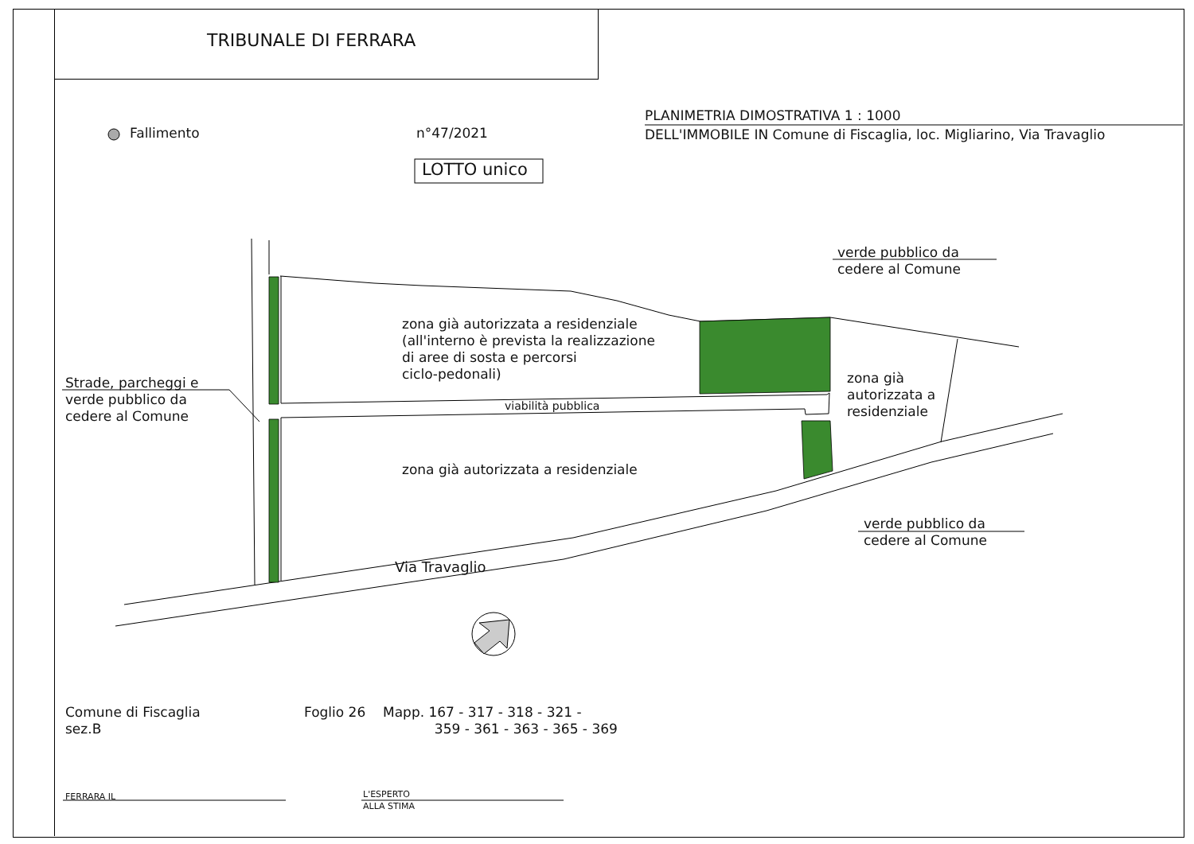TRIBUNALE DI FERRARA
Fallimento n°47/2021
PLANIMETRIA DIMOSTRATIVA 1 : 1000
DELL'IMMOBILE IN Comune di Fiscaglia, loc. Migliarino, Via Travaglio
LOTTO unico
verde pubblico da
cedere al Comune
zona già autorizzata a residenziale
(all'interno è prevista la realizzazione
di aree di sosta e percorsi
ciclo-pedonali)
Strade, parcheggi e
verde pubblico da
cedere al Comune
zona già
autorizzata a
residenziale
viabilità pubblica
zona già autorizzata a residenziale
verde pubblico da
cedere al Comune
Via Travaglio
Comune di Fiscaglia
sez.B
Foglio 26
Mapp. 167 - 317 - 318 - 321 -
359 - 361 - 363 - 365 - 369
FERRARA IL
L'ESPERTO
ALLA STIMA